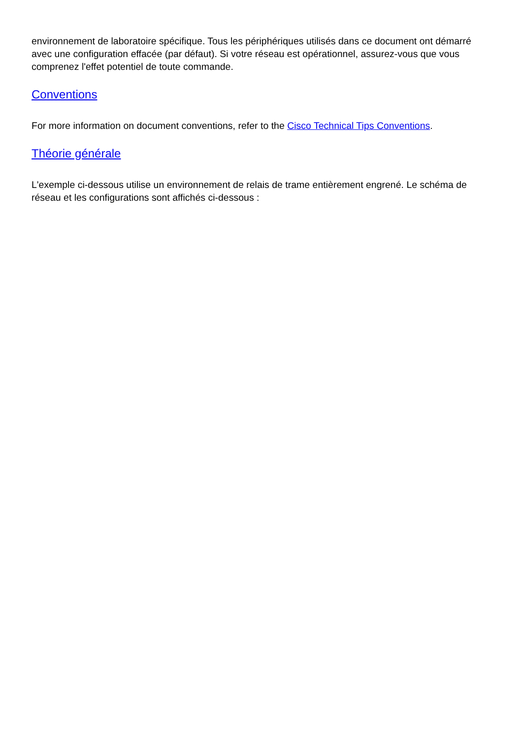environnement de laboratoire spécifique. Tous les périphériques utilisés dans ce document ont démarré avec une configuration effacée (par défaut). Si votre réseau est opérationnel, assurez-vous que vous comprenez l'effet potentiel de toute commande.
Conventions
For more information on document conventions, refer to the Cisco Technical Tips Conventions.
Théorie générale
L'exemple ci-dessous utilise un environnement de relais de trame entièrement engrené. Le schéma de réseau et les configurations sont affichés ci-dessous :